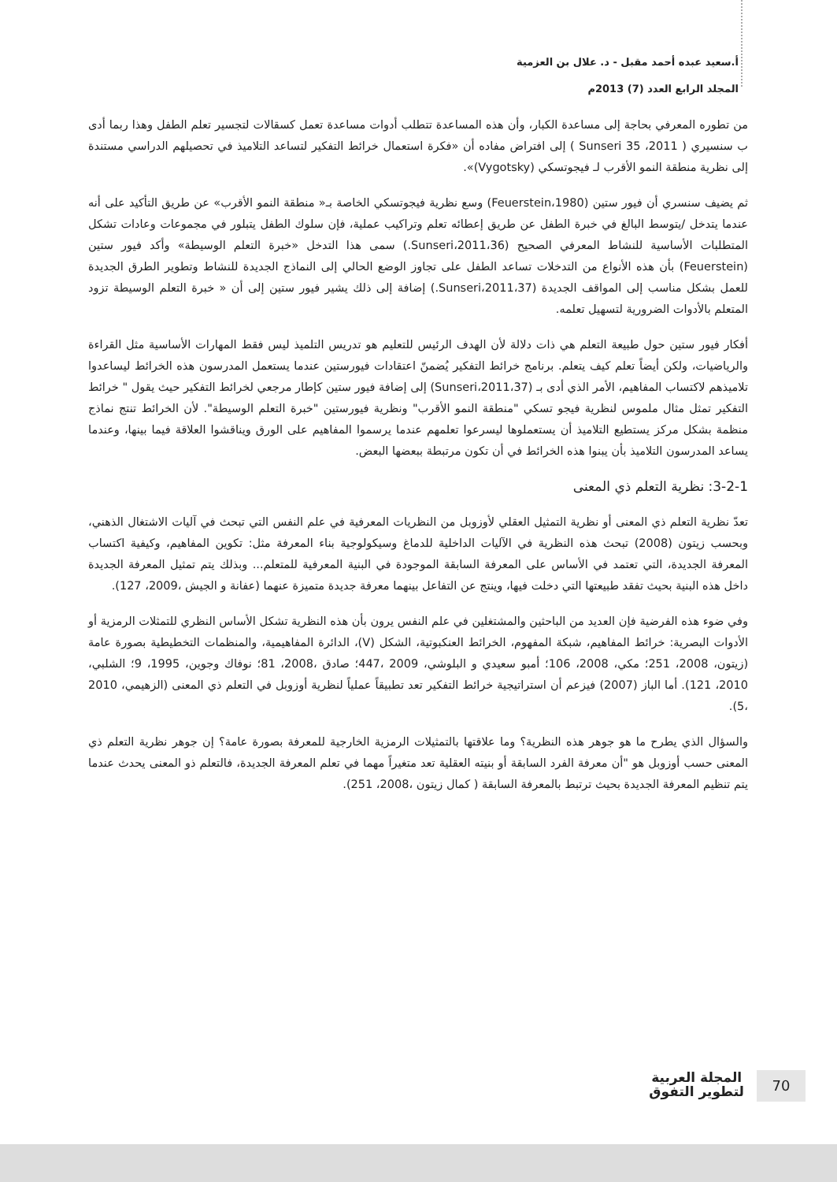أ.سعيد عبده أحمد مقبل - د. علال بن العزمية
المجلد الرابع العدد (7) 2013م
من تطوره المعرفي بحاجة إلى مساعدة الكبار، وأن هذه المساعدة تتطلب أدوات مساعدة تعمل كسقالات لتجسير تعلم الطفل وهذا ربما أدى ب سنسيري ( Sunseri 35 ،2011 ) إلى افتراض مفاده أن «فكرة استعمال خرائط التفكير لتساعد التلاميذ في تحصيلهم الدراسي مستندة إلى نظرية منطقة النمو الأقرب لـ فيجوتسكي (Vygotsky)».
ثم يضيف سنسري أن فيور ستين (Feuerstein،1980) وسع نظرية فيجوتسكي الخاصة بـ« منطقة النمو الأقرب» عن طريق التأكيد على أنه عندما يتدخل /يتوسط البالغ في خبرة الطفل عن طريق إعطائه تعلم وتراكيب عملية، فإن سلوك الطفل يتبلور في مجموعات وعادات تشكل المتطلبات الأساسية للنشاط المعرفي الصحيح (Sunseri،2011،36.) سمى هذا التدخل «خبرة التعلم الوسيطة» وأكد فيور ستين (Feuerstein) بأن هذه الأنواع من التدخلات تساعد الطفل على تجاوز الوضع الحالي إلى النماذج الجديدة للنشاط وتطوير الطرق الجديدة للعمل بشكل مناسب إلى المواقف الجديدة (Sunseri،2011،37.) إضافة إلى ذلك يشير فيور ستين إلى أن « خبرة التعلم الوسيطة تزود المتعلم بالأدوات الضرورية لتسهيل تعلمه.
أفكار فيور ستين حول طبيعة التعلم هي ذات دلالة لأن الهدف الرئيس للتعليم هو تدريس التلميذ ليس فقط المهارات الأساسية مثل القراءة والرياضيات، ولكن أيضاً تعلم كيف يتعلم. برنامج خرائط التفكير يُضمنّ اعتقادات فيورستين عندما يستعمل المدرسون هذه الخرائط ليساعدوا تلاميذهم لاكتساب المفاهيم، الأمر الذي أدى بـ (Sunseri،2011،37) إلى إضافة فيور ستين كإطار مرجعي لخرائط التفكير حيث يقول " خرائط التفكير تمثل مثال ملموس لنظرية فيجو تسكي "منطقة النمو الأقرب" ونظرية فيورستين "خبرة التعلم الوسيطة". لأن الخرائط تنتج نماذج منظمة بشكل مركز يستطيع التلاميذ أن يستعملوها ليسرعوا تعلمهم عندما يرسموا المفاهيم على الورق ويناقشوا العلاقة فيما بينها، وعندما يساعد المدرسون التلاميذ بأن يبنوا هذه الخرائط في أن تكون مرتبطة ببعضها البعض.
3-2-1: نظرية التعلم ذي المعنى
تعدّ نظرية التعلم ذي المعنى أو نظرية التمثيل العقلي لأوزوبل من النظريات المعرفية في علم النفس التي تبحث في آليات الاشتغال الذهني، وبحسب زيتون (2008) تبحث هذه النظرية في الآليات الداخلية للدماغ وسيكولوجية بناء المعرفة مثل: تكوين المفاهيم، وكيفية اكتساب المعرفة الجديدة، التي تعتمد في الأساس على المعرفة السابقة الموجودة في البنية المعرفية للمتعلم... وبذلك يتم تمثيل المعرفة الجديدة داخل هذه البنية بحيث تفقد طبيعتها التي دخلت فيها، وينتج عن التفاعل بينهما معرفة جديدة متميزة عنهما (عفانة و الجيش ،2009، 127).
وفي ضوء هذه الفرضية فإن العديد من الباحثين والمشتغلين في علم النفس يرون بأن هذه النظرية تشكل الأساس النظري للتمثلات الرمزية أو الأدوات البصرية: خرائط المفاهيم، شبكة المفهوم، الخرائط العنكبوتية، الشكل (V)، الدائرة المفاهيمية، والمنظمات التخطيطية بصورة عامة (زيتون، 2008، 251؛ مكي، 2008، 106؛ أمبو سعيدي و البلوشي، 2009 ،447؛ صادق ،2008، 81؛ نوفاك وجوين، 1995، 9؛ الشلبي، 2010، 121). أما الباز (2007) فيزعم أن استراتيجية خرائط التفكير تعد تطبيقاً عملياً لنظرية أوزوبل في التعلم ذي المعنى (الزهيمي، 2010 ،5).
والسؤال الذي يطرح ما هو جوهر هذه النظرية؟ وما علاقتها بالتمثيلات الرمزية الخارجية للمعرفة بصورة عامة؟ إن جوهر نظرية التعلم ذي المعنى حسب أوزوبل هو "أن معرفة الفرد السابقة أو بنيته العقلية تعد متغيراً مهما في تعلم المعرفة الجديدة، فالتعلم ذو المعنى يحدث عندما يتم تنظيم المعرفة الجديدة بحيث ترتبط بالمعرفة السابقة ( كمال زيتون ،2008، 251).
70
المجلة العربية
لتطوير التفوق